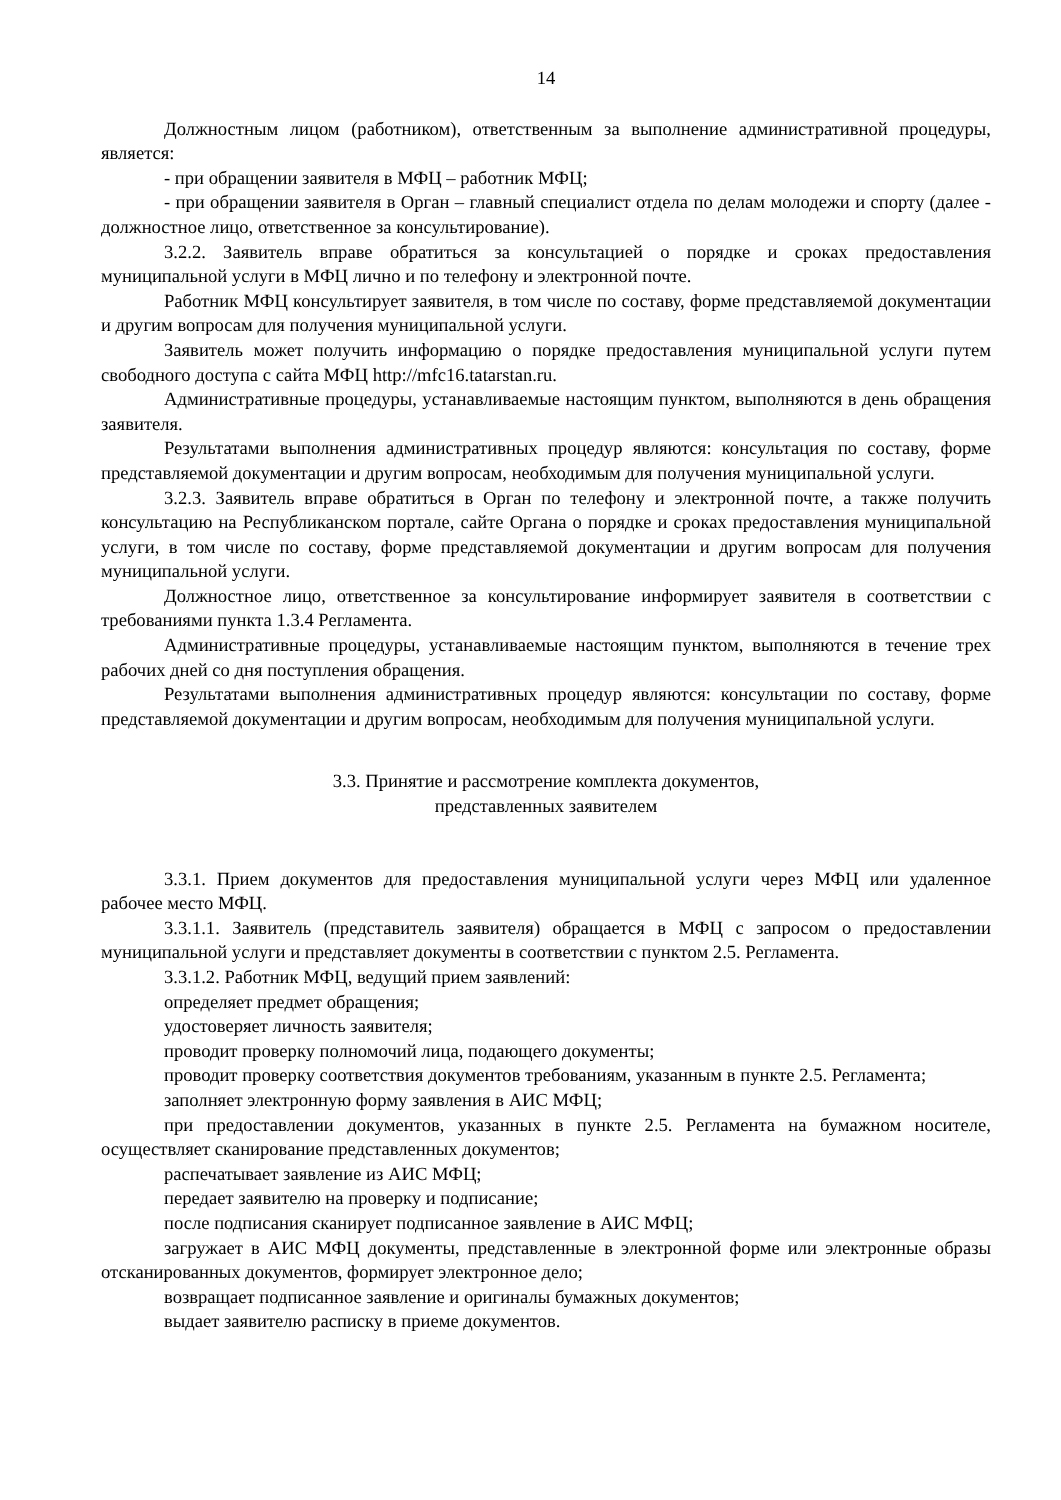14
Должностным лицом (работником), ответственным за выполнение административной процедуры, является:
- при обращении заявителя в МФЦ – работник МФЦ;
- при обращении заявителя в Орган – главный специалист отдела по делам молодежи и спорту (далее - должностное лицо, ответственное за консультирование).
3.2.2. Заявитель вправе обратиться за консультацией о порядке и сроках предоставления муниципальной услуги в МФЦ лично и по телефону и электронной почте.
Работник МФЦ консультирует заявителя, в том числе по составу, форме представляемой документации и другим вопросам для получения муниципальной услуги.
Заявитель может получить информацию о порядке предоставления муниципальной услуги путем свободного доступа с сайта МФЦ http://mfc16.tatarstan.ru.
Административные процедуры, устанавливаемые настоящим пунктом, выполняются в день обращения заявителя.
Результатами выполнения административных процедур являются: консультация по составу, форме представляемой документации и другим вопросам, необходимым для получения муниципальной услуги.
3.2.3. Заявитель вправе обратиться в Орган по телефону и электронной почте, а также получить консультацию на Республиканском портале, сайте Органа о порядке и сроках предоставления муниципальной услуги, в том числе по составу, форме представляемой документации и другим вопросам для получения муниципальной услуги.
Должностное лицо, ответственное за консультирование информирует заявителя в соответствии с требованиями пункта 1.3.4 Регламента.
Административные процедуры, устанавливаемые настоящим пунктом, выполняются в течение трех рабочих дней со дня поступления обращения.
Результатами выполнения административных процедур являются: консультации по составу, форме представляемой документации и другим вопросам, необходимым для получения муниципальной услуги.
3.3. Принятие и рассмотрение комплекта документов,
представленных заявителем
3.3.1. Прием документов для предоставления муниципальной услуги через МФЦ или удаленное рабочее место МФЦ.
3.3.1.1. Заявитель (представитель заявителя) обращается в МФЦ с запросом о предоставлении муниципальной услуги и представляет документы в соответствии с пунктом 2.5. Регламента.
3.3.1.2. Работник МФЦ, ведущий прием заявлений:
определяет предмет обращения;
удостоверяет личность заявителя;
проводит проверку полномочий лица, подающего документы;
проводит проверку соответствия документов требованиям, указанным в пункте 2.5. Регламента;
заполняет электронную форму заявления в АИС МФЦ;
при предоставлении документов, указанных в пункте 2.5. Регламента на бумажном носителе, осуществляет сканирование представленных документов;
распечатывает заявление из АИС МФЦ;
передает заявителю на проверку и подписание;
после подписания сканирует подписанное заявление в АИС МФЦ;
загружает в АИС МФЦ документы, представленные в электронной форме или электронные образы отсканированных документов, формирует электронное дело;
возвращает подписанное заявление и оригиналы бумажных документов;
выдает заявителю расписку в приеме документов.